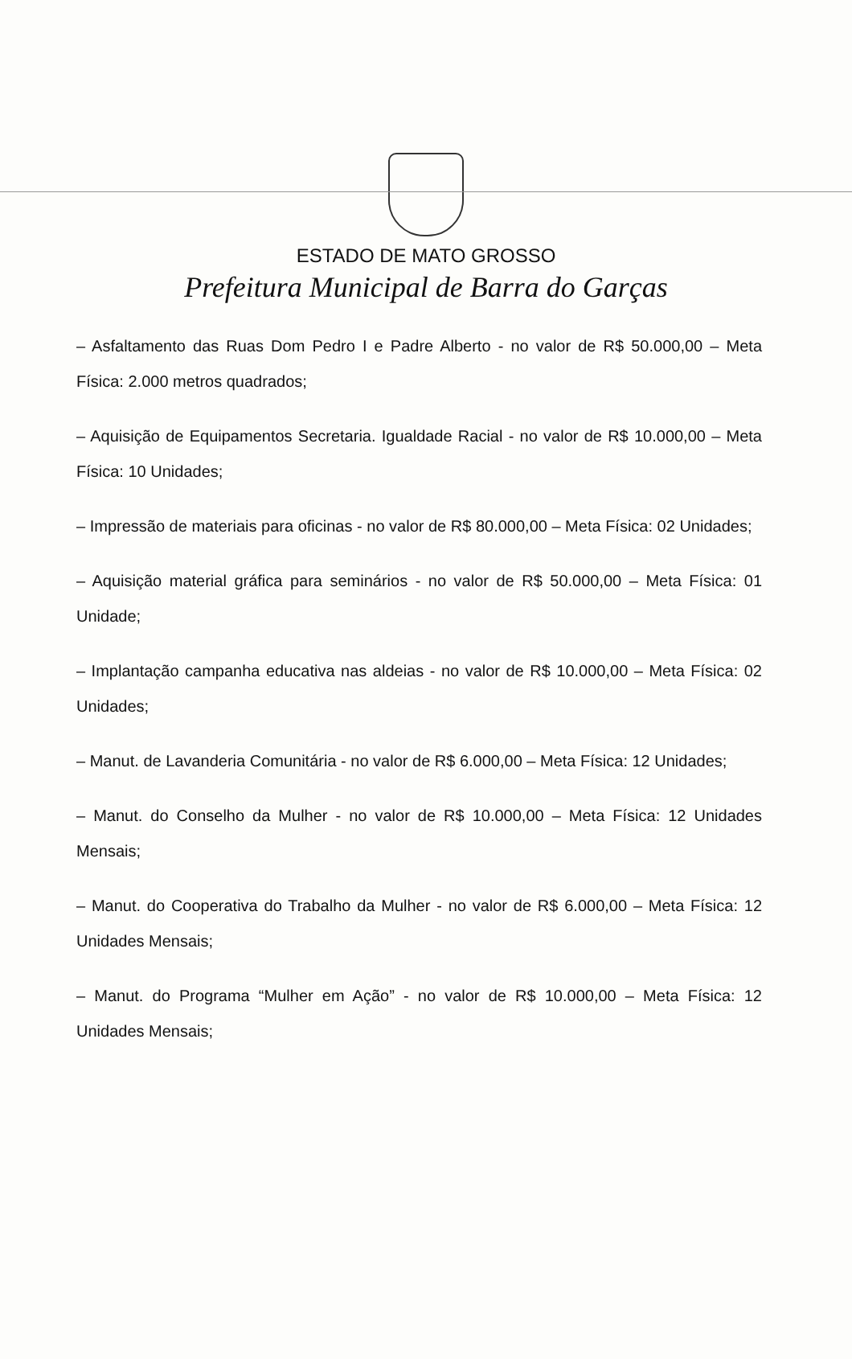ESTADO DE MATO GROSSO
Prefeitura Municipal de Barra do Garças
– Asfaltamento das Ruas Dom Pedro I e Padre Alberto - no valor de R$ 50.000,00 – Meta Física: 2.000 metros quadrados;
– Aquisição de Equipamentos Secretaria. Igualdade Racial - no valor de R$ 10.000,00 – Meta Física: 10 Unidades;
– Impressão de materiais para oficinas - no valor de R$ 80.000,00 – Meta Física: 02 Unidades;
– Aquisição material gráfica para seminários - no valor de R$ 50.000,00 – Meta Física: 01 Unidade;
– Implantação campanha educativa nas aldeias - no valor de R$ 10.000,00 – Meta Física: 02 Unidades;
– Manut. de Lavanderia Comunitária - no valor de R$ 6.000,00 – Meta Física: 12 Unidades;
– Manut. do Conselho da Mulher - no valor de R$ 10.000,00 – Meta Física: 12 Unidades Mensais;
– Manut. do Cooperativa do Trabalho da Mulher - no valor de R$ 6.000,00 – Meta Física: 12 Unidades Mensais;
– Manut. do Programa “Mulher em Ação” - no valor de R$ 10.000,00 – Meta Física: 12 Unidades Mensais;